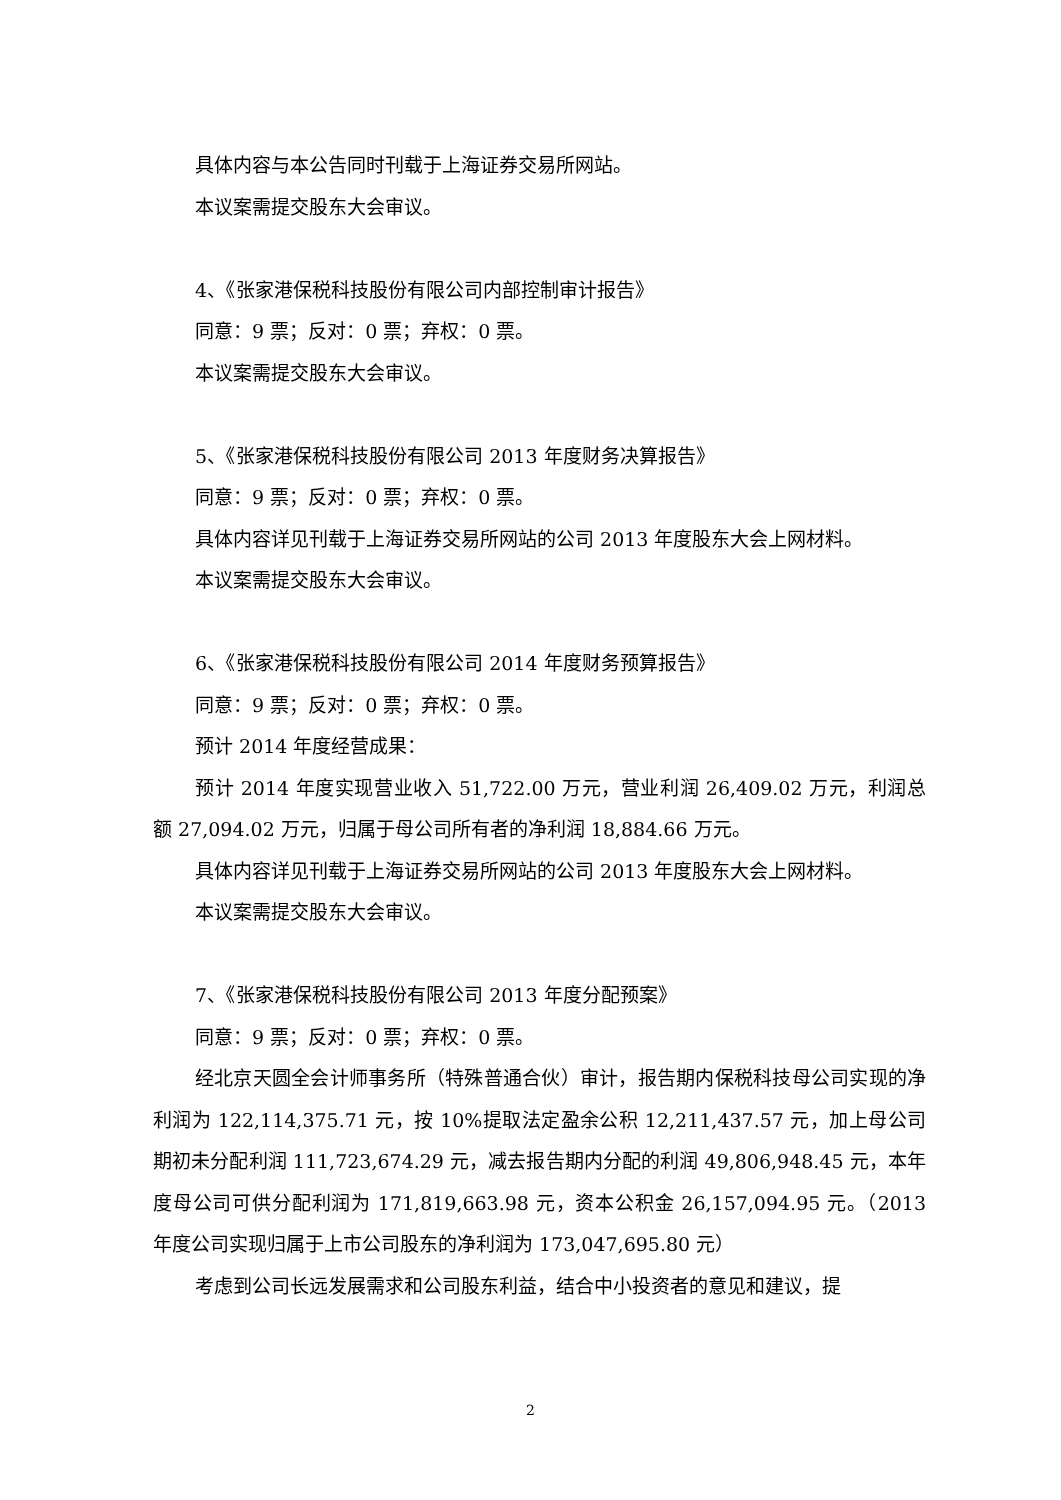具体内容与本公告同时刊载于上海证券交易所网站。
本议案需提交股东大会审议。
4、《张家港保税科技股份有限公司内部控制审计报告》
同意：9 票；反对：0 票；弃权：0 票。
本议案需提交股东大会审议。
5、《张家港保税科技股份有限公司 2013 年度财务决算报告》
同意：9 票；反对：0 票；弃权：0 票。
具体内容详见刊载于上海证券交易所网站的公司 2013 年度股东大会上网材料。
本议案需提交股东大会审议。
6、《张家港保税科技股份有限公司 2014 年度财务预算报告》
同意：9 票；反对：0 票；弃权：0 票。
预计 2014 年度经营成果：
预计 2014 年度实现营业收入 51,722.00 万元，营业利润 26,409.02 万元，利润总额 27,094.02 万元，归属于母公司所有者的净利润 18,884.66 万元。
具体内容详见刊载于上海证券交易所网站的公司 2013 年度股东大会上网材料。
本议案需提交股东大会审议。
7、《张家港保税科技股份有限公司 2013 年度分配预案》
同意：9 票；反对：0 票；弃权：0 票。
经北京天圆全会计师事务所（特殊普通合伙）审计，报告期内保税科技母公司实现的净利润为 122,114,375.71 元，按 10%提取法定盈余公积 12,211,437.57 元，加上母公司期初未分配利润 111,723,674.29 元，减去报告期内分配的利润 49,806,948.45 元，本年度母公司可供分配利润为 171,819,663.98 元，资本公积金 26,157,094.95 元。（2013 年度公司实现归属于上市公司股东的净利润为 173,047,695.80 元）
考虑到公司长远发展需求和公司股东利益，结合中小投资者的意见和建议，提
2